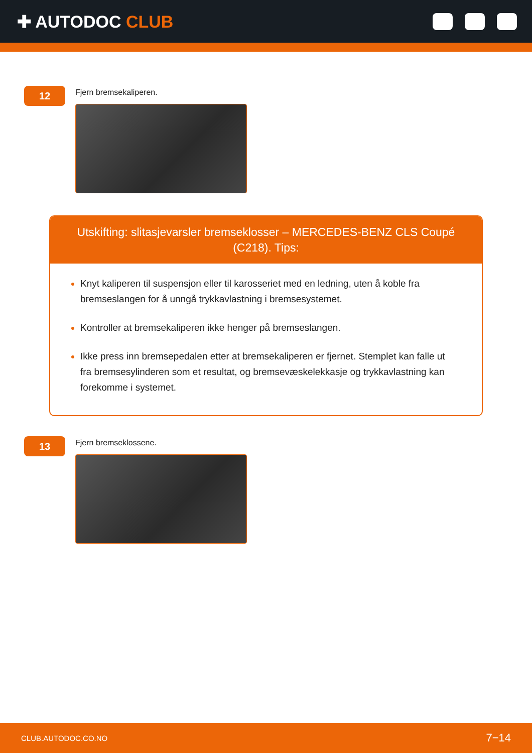✚ AUTODOC CLUB
12
Fjern bremsekaliperen.
Utskifting: slitasjevarsler bremseklosser – MERCEDES-BENZ CLS Coupé (C218). Tips:
Knyt kaliperen til suspensjon eller til karosseriet med en ledning, uten å koble fra bremseslangen for å unngå trykkavlastning i bremsesystemet.
Kontroller at bremsekaliperen ikke henger på bremseslangen.
Ikke press inn bremsepedalen etter at bremsekaliperen er fjernet. Stemplet kan falle ut fra bremsesylinderen som et resultat, og bremsevæskelekkasje og trykkavlastning kan forekomme i systemet.
13
Fjern bremseklossene.
CLUB.AUTODOC.CO.NO 7−14